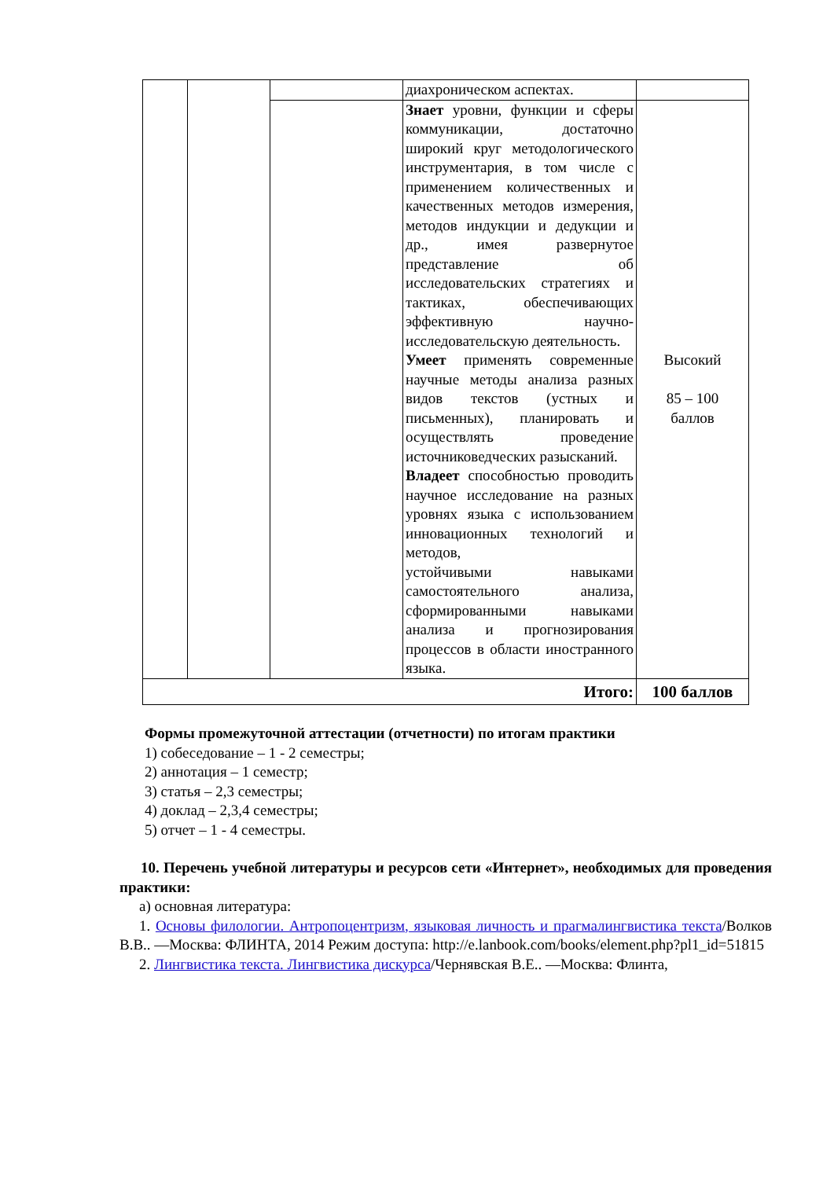| | | | диахроническом аспектах. | |
| | | | Знает уровни, функции и сферы коммуникации, достаточно широкий круг методологического инструментария, в том числе с применением количественных и качественных методов измерения, методов индукции и дедукции и др., имея развернутое представление об исследовательских стратегиях и тактиках, обеспечивающих эффективную научно-исследовательскую деятельность. Умеет применять современные научные методы анализа разных видов текстов (устных и письменных), планировать и осуществлять проведение источниковедческих разысканий. Владеет способностью проводить научное исследование на разных уровнях языка с использованием инновационных технологий и методов, устойчивыми навыками самостоятельного анализа, сформированными навыками анализа и прогнозирования процессов в области иностранного языка. | Высокий 85 – 100 баллов |
| Итого: | | | | 100 баллов |
Формы промежуточной аттестации (отчетности) по итогам практики
1) собеседование – 1 - 2 семестры;
2) аннотация – 1 семестр;
3) статья – 2,3 семестры;
4) доклад – 2,3,4 семестры;
5) отчет – 1 - 4 семестры.
10. Перечень учебной литературы и ресурсов сети «Интернет», необходимых для проведения практики:
а) основная литература:
1. Основы филологии. Антропоцентризм, языковая личность и прагмалингвистика текста/Волков В.В.. —Москва: ФЛИНТА, 2014 Режим доступа: http://e.lanbook.com/books/element.php?pl1_id=51815
2. Лингвистика текста. Лингвистика дискурса/Чернявская В.Е.. —Москва: Флинта,